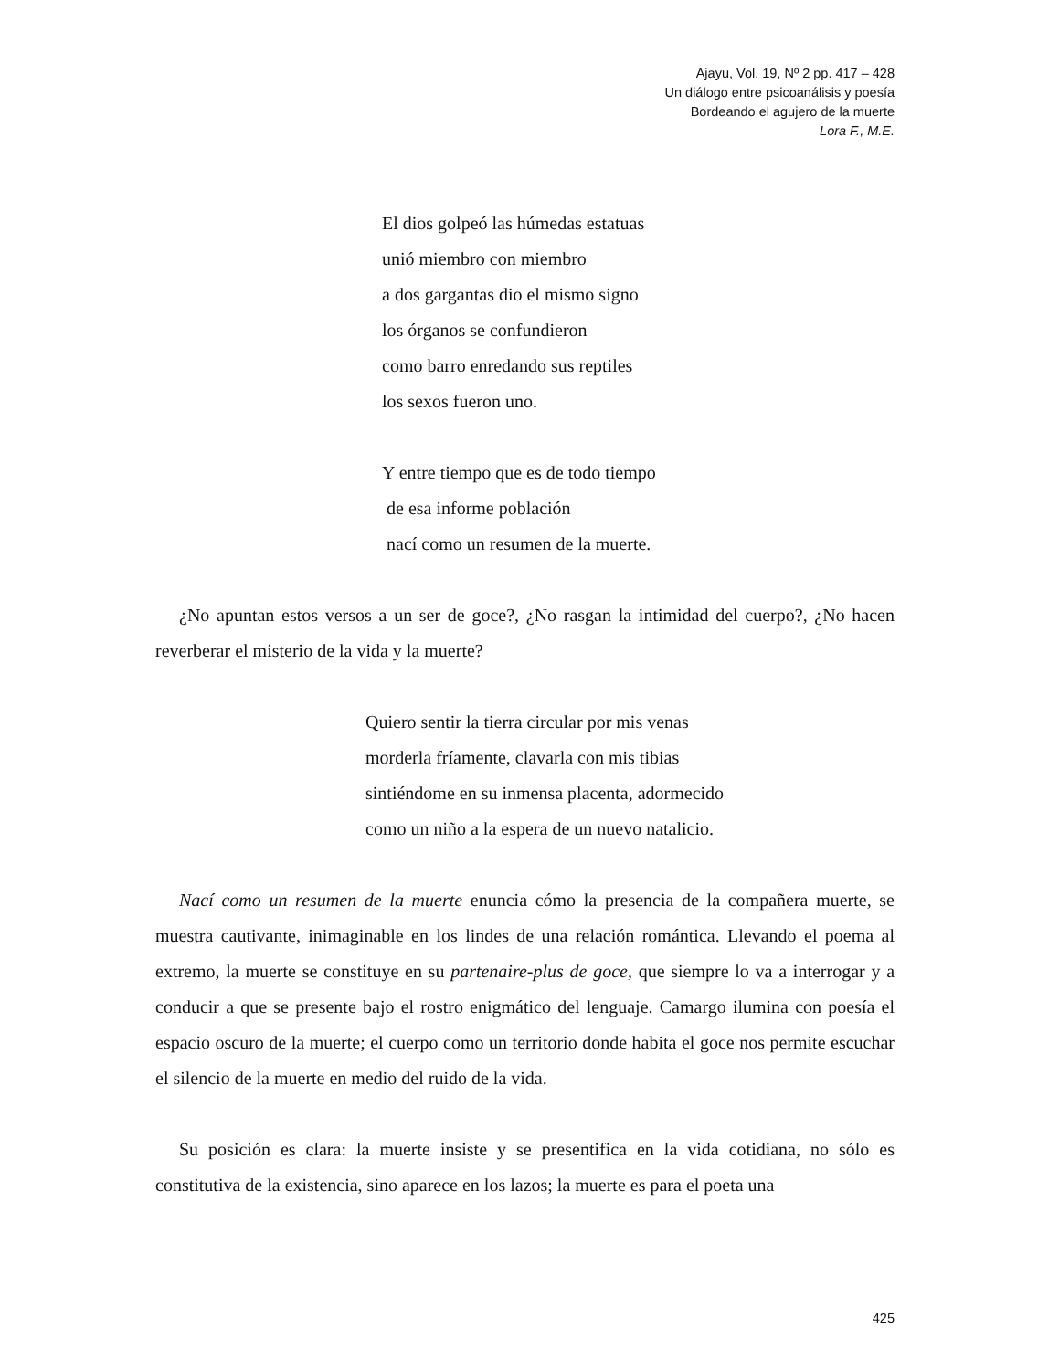Ajayu, Vol. 19, Nº 2 pp. 417 – 428
Un diálogo entre psicoanálisis y poesía
Bordeando el agujero de la muerte
Lora F., M.E.
El dios golpeó las húmedas estatuas
unió miembro con miembro
a dos gargantas dio el mismo signo
los órganos se confundieron
como barro enredando sus reptiles
los sexos fueron uno.
Y entre tiempo que es de todo tiempo
de esa informe población
nací como un resumen de la muerte.
¿No apuntan estos versos a un ser de goce?, ¿No rasgan la intimidad del cuerpo?, ¿No hacen reverberar el misterio de la vida y la muerte?
Quiero sentir la tierra circular por mis venas
morderla fríamente, clavarla con mis tibias
sintiéndome en su inmensa placenta, adormecido
como un niño a la espera de un nuevo natalicio.
Nací como un resumen de la muerte enuncia cómo la presencia de la compañera muerte, se muestra cautivante, inimaginable en los lindes de una relación romántica. Llevando el poema al extremo, la muerte se constituye en su partenaire-plus de goce, que siempre lo va a interrogar y a conducir a que se presente bajo el rostro enigmático del lenguaje. Camargo ilumina con poesía el espacio oscuro de la muerte; el cuerpo como un territorio donde habita el goce nos permite escuchar el silencio de la muerte en medio del ruido de la vida.
Su posición es clara: la muerte insiste y se presentifica en la vida cotidiana, no sólo es constitutiva de la existencia, sino aparece en los lazos; la muerte es para el poeta una
425